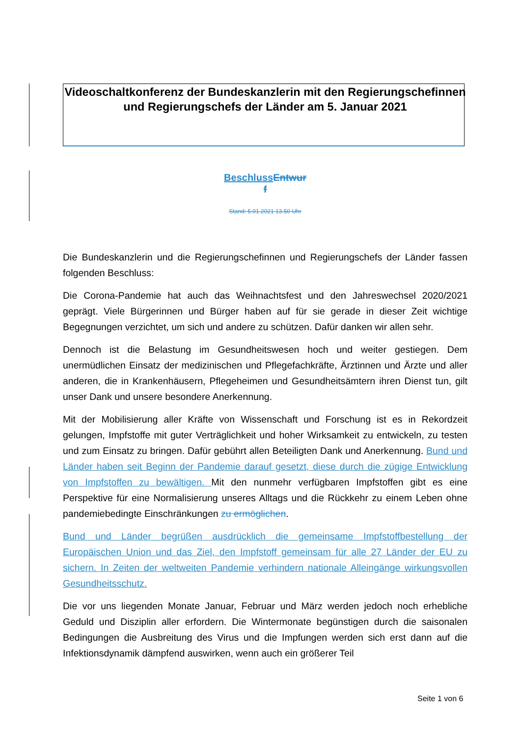Videoschaltkonferenz der Bundeskanzlerin mit den Regierungschefinnen und Regierungschefs der Länder am 5. Januar 2021
Beschluss Entwur
f
Stand: 5.01.2021 13.50 Uhr
Die Bundeskanzlerin und die Regierungschefinnen und Regierungschefs der Länder fassen folgenden Beschluss:
Die Corona-Pandemie hat auch das Weihnachtsfest und den Jahreswechsel 2020/2021 geprägt. Viele Bürgerinnen und Bürger haben auf für sie gerade in dieser Zeit wichtige Begegnungen verzichtet, um sich und andere zu schützen. Dafür danken wir allen sehr.
Dennoch ist die Belastung im Gesundheitswesen hoch und weiter gestiegen. Dem unermüdlichen Einsatz der medizinischen und Pflegefachkräfte, Ärztinnen und Ärzte und aller anderen, die in Krankenhäusern, Pflegeheimen und Gesundheitsämtern ihren Dienst tun, gilt unser Dank und unsere besondere Anerkennung.
Mit der Mobilisierung aller Kräfte von Wissenschaft und Forschung ist es in Rekordzeit gelungen, Impfstoffe mit guter Verträglichkeit und hoher Wirksamkeit zu entwickeln, zu testen und zum Einsatz zu bringen. Dafür gebührt allen Beteiligten Dank und Anerkennung. Bund und Länder haben seit Beginn der Pandemie darauf gesetzt, diese durch die zügige Entwicklung von Impfstoffen zu bewältigen. Mit den nunmehr verfügbaren Impfstoffen gibt es eine Perspektive für eine Normalisierung unseres Alltags und die Rückkehr zu einem Leben ohne pandemiebedingte Einschränkungen zu ermöglichen.
Bund und Länder begrüßen ausdrücklich die gemeinsame Impfstoffbestellung der Europäischen Union und das Ziel, den Impfstoff gemeinsam für alle 27 Länder der EU zu sichern. In Zeiten der weltweiten Pandemie verhindern nationale Alleingänge wirkungsvollen Gesundheitsschutz.
Die vor uns liegenden Monate Januar, Februar und März werden jedoch noch erhebliche Geduld und Disziplin aller erfordern. Die Wintermonate begünstigen durch die saisonalen Bedingungen die Ausbreitung des Virus und die Impfungen werden sich erst dann auf die Infektionsdynamik dämpfend auswirken, wenn auch ein größerer Teil
Seite 1 von 6